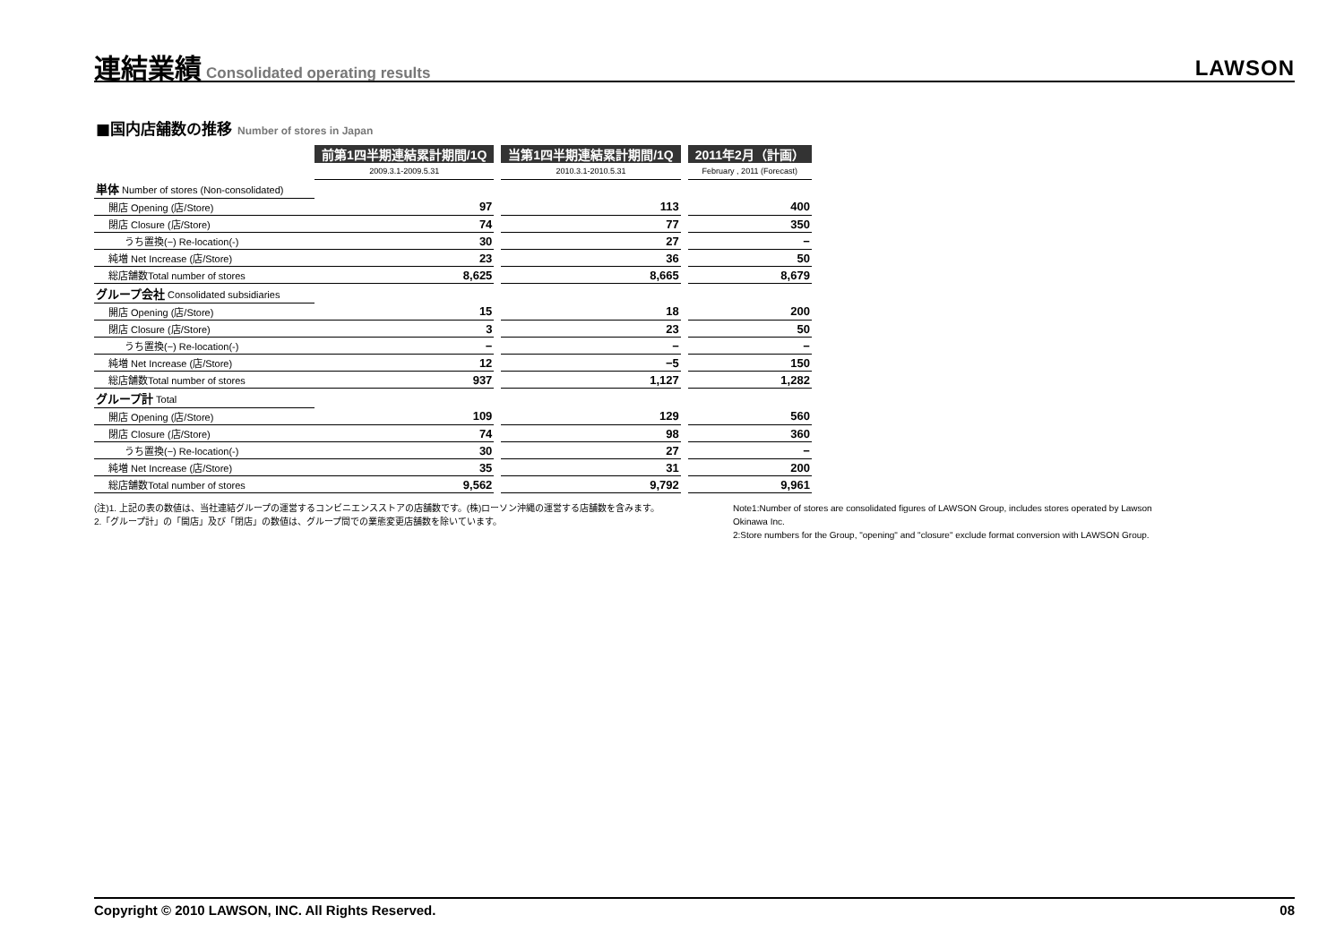連結業績
Consolidated operating results
LAWSON
■国内店舗数の推移 Number of stores in Japan
| | 前第1四半期連結累計期間/1Q | | 当第1四半期連結累計期間/1Q | | 2011年2月（計画） |
| | 2009.3.1-2009.5.31 | | 2010.3.1-2010.5.31 | | February , 2011 (Forecast) |
| 単体 Number of stores (Non-consolidated) | | | | | |
| 開店 Opening (店/Store) | 97 | | 113 | | 400 |
| 閉店 Closure (店/Store) | 74 | | 77 | | 350 |
| うち置換(−) Re-location(-) | 30 | | 27 | | − |
| 純増 Net Increase (店/Store) | 23 | | 36 | | 50 |
| 総店舗数Total number of stores | 8,625 | | 8,665 | | 8,679 |
| グループ会社 Consolidated subsidiaries | | | | | |
| 開店 Opening (店/Store) | 15 | | 18 | | 200 |
| 閉店 Closure (店/Store) | 3 | | 23 | | 50 |
| うち置換(−) Re-location(-) | − | | − | | − |
| 純増 Net Increase (店/Store) | 12 | | −5 | | 150 |
| 総店舗数Total number of stores | 937 | | 1,127 | | 1,282 |
| グループ計 Total | | | | | |
| 開店 Opening (店/Store) | 109 | | 129 | | 560 |
| 閉店 Closure (店/Store) | 74 | | 98 | | 360 |
| うち置換(−) Re-location(-) | 30 | | 27 | | − |
| 純増 Net Increase (店/Store) | 35 | | 31 | | 200 |
| 総店舗数Total number of stores | 9,562 | | 9,792 | | 9,961 |
(注)1. 上記の表の数値は、当社連結グループの運営するコンビニエンスストアの店舗数です。(株)ローソン沖縄の運営する店舗数を含みます。
2.「グループ計」の「開店」及び「閉店」の数値は、グループ間での業態変更店舗数を除いています。
Note1:Number of stores are consolidated figures of LAWSON Group, includes stores operated by Lawson Okinawa Inc.
2:Store numbers for the Group, "opening" and "closure" exclude format conversion with LAWSON Group.
Copyright © 2010 LAWSON, INC. All Rights Reserved. 08